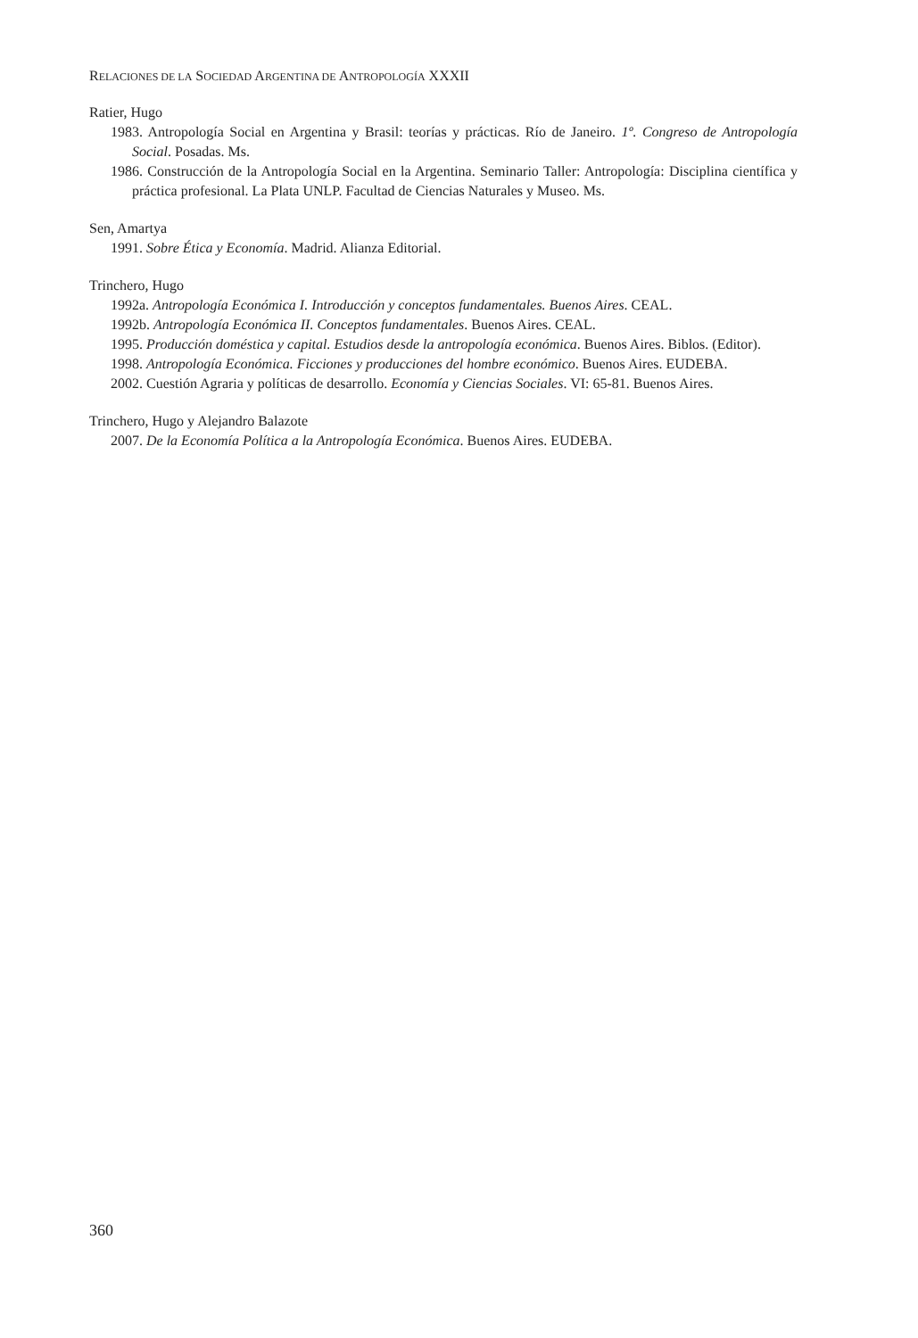RELACIONES DE LA SOCIEDAD ARGENTINA DE ANTROPOLOGÍA XXXII
Ratier, Hugo
1983. Antropología Social en Argentina y Brasil: teorías y prácticas. Río de Janeiro. 1º. Congreso de Antropología Social. Posadas. Ms.
1986. Construcción de la Antropología Social en la Argentina. Seminario Taller: Antropología: Disciplina científica y práctica profesional. La Plata UNLP. Facultad de Ciencias Naturales y Museo. Ms.
Sen, Amartya
1991. Sobre Ética y Economía. Madrid. Alianza Editorial.
Trinchero, Hugo
1992a. Antropología Económica I. Introducción y conceptos fundamentales. Buenos Aires. CEAL.
1992b. Antropología Económica II. Conceptos fundamentales. Buenos Aires. CEAL.
1995. Producción doméstica y capital. Estudios desde la antropología económica. Buenos Aires. Biblos. (Editor).
1998. Antropología Económica. Ficciones y producciones del hombre económico. Buenos Aires. EUDEBA.
2002. Cuestión Agraria y políticas de desarrollo. Economía y Ciencias Sociales. VI: 65-81. Buenos Aires.
Trinchero, Hugo y Alejandro Balazote
2007. De la Economía Política a la Antropología Económica. Buenos Aires. EUDEBA.
360